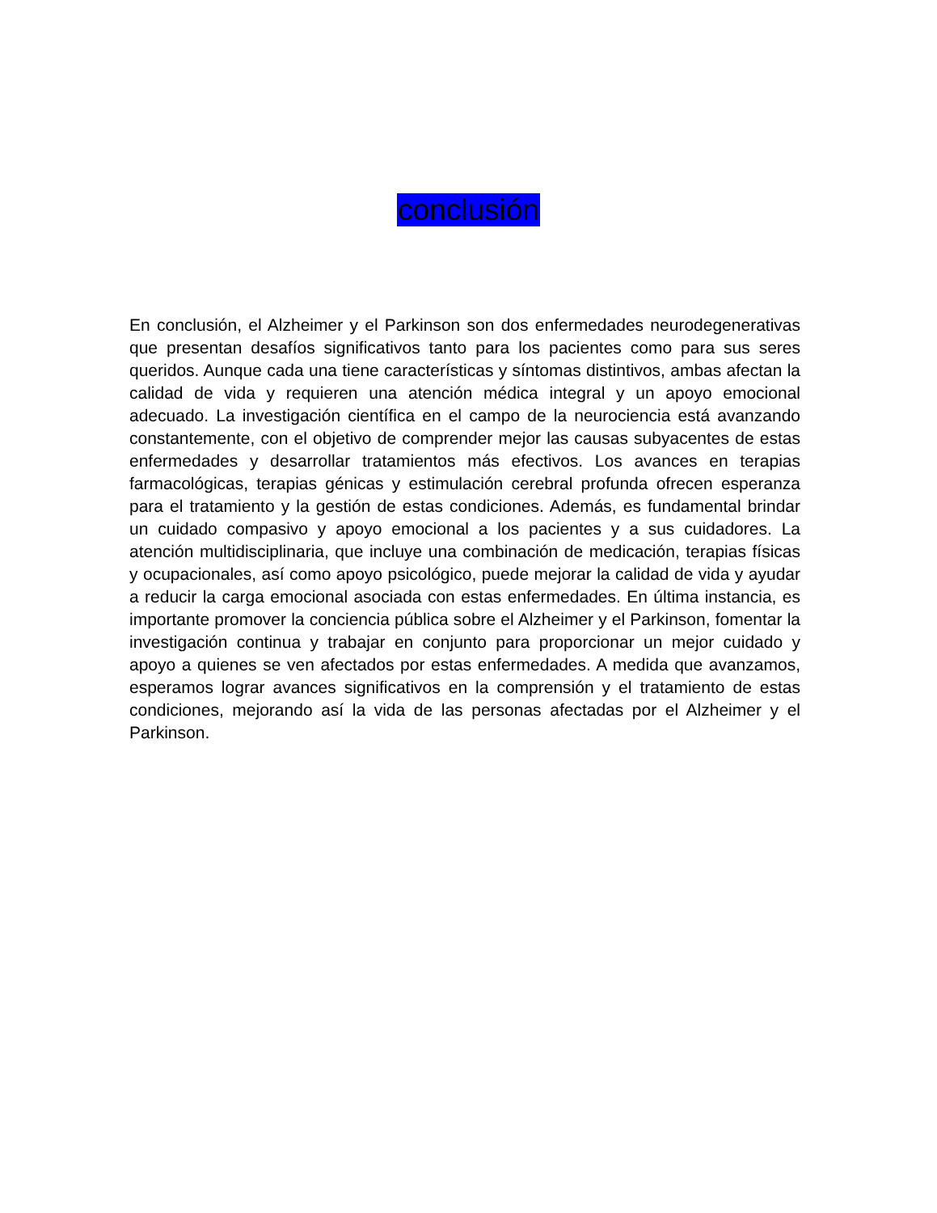conclusión
En conclusión, el Alzheimer y el Parkinson son dos enfermedades neurodegenerativas que presentan desafíos significativos tanto para los pacientes como para sus seres queridos. Aunque cada una tiene características y síntomas distintivos, ambas afectan la calidad de vida y requieren una atención médica integral y un apoyo emocional adecuado. La investigación científica en el campo de la neurociencia está avanzando constantemente, con el objetivo de comprender mejor las causas subyacentes de estas enfermedades y desarrollar tratamientos más efectivos. Los avances en terapias farmacológicas, terapias génicas y estimulación cerebral profunda ofrecen esperanza para el tratamiento y la gestión de estas condiciones. Además, es fundamental brindar un cuidado compasivo y apoyo emocional a los pacientes y a sus cuidadores. La atención multidisciplinaria, que incluye una combinación de medicación, terapias físicas y ocupacionales, así como apoyo psicológico, puede mejorar la calidad de vida y ayudar a reducir la carga emocional asociada con estas enfermedades. En última instancia, es importante promover la conciencia pública sobre el Alzheimer y el Parkinson, fomentar la investigación continua y trabajar en conjunto para proporcionar un mejor cuidado y apoyo a quienes se ven afectados por estas enfermedades. A medida que avanzamos, esperamos lograr avances significativos en la comprensión y el tratamiento de estas condiciones, mejorando así la vida de las personas afectadas por el Alzheimer y el Parkinson.